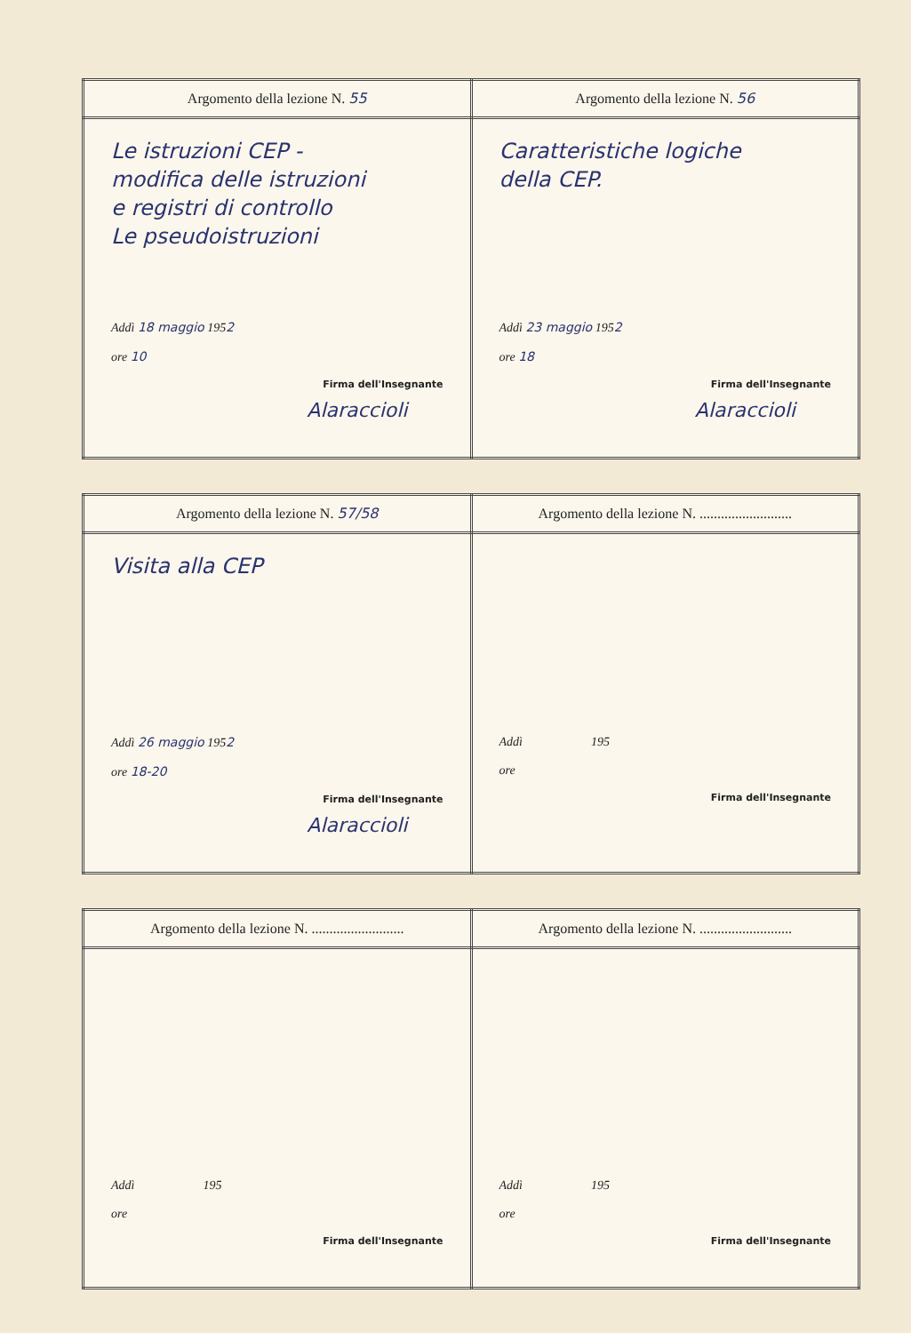| Argomento della lezione N. 55 | Argomento della lezione N. 56 |
| Le istruzioni CEP - modifica delle istruzioni e registri di controllo Le pseudoistruzioni Addì 18 maggio 195 2 ore 10 Firma dell'Insegnante Alaraccioli | Caratteristiche logiche della CEP. Addì 23 maggio 195 2 ore 18 Firma dell'Insegnante Alaraccioli |
| Argomento della lezione N. 57/58 | Argomento della lezione N. .......................... |
| Visita alla CEP Addì 26 maggio 195 2 ore 18-20 Firma dell'Insegnante Alaraccioli | Addì 195 ore Firma dell'Insegnante |
| Argomento della lezione N. .......................... | Argomento della lezione N. .......................... |
| Addì 195 ore Firma dell'Insegnante | Addì 195 ore Firma dell'Insegnante |